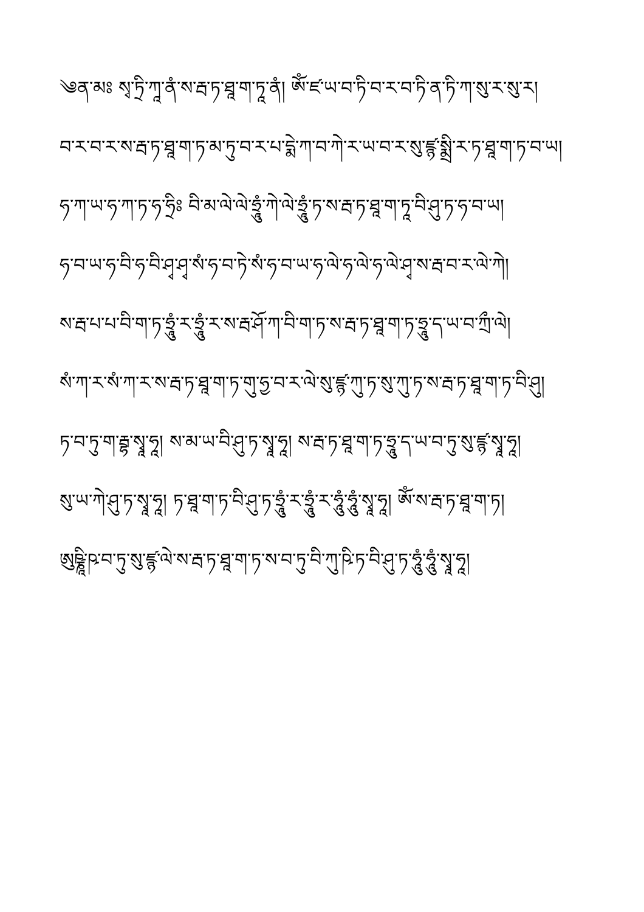༄ན་མཿ སྭ་ཏྲི་ཀཱ་ནཾ་ས་རྦ་ཏ་ཐཱ་ག་ཏཱ་ནཾ། ཨོཾ་ཛ་ཡ་བ་ཏི་བ་ར་བ་ཏི་ན་ཏི་ཀ་སུ་ར་སུ་ར།
བ་ར་བ་ར་ས་རྦ་ཏ་ཐཱ་ག་ཏ་མ་ཏུ་བ་ར་པ་དྨེ་ཀ་བ་ཀེ་ར་ཡ་བ་ར་སུ་ཛྙ་སྨྲི་ར་ཏ་ཐཱ་ག་ཏ་བ་ཡ།
ཧ་ཀ་ཡ་ཧ་ཀ་ཏ་ཧ་ཧྲིཿ བི་མ་ལེ་ལེ་ཧྲཱུཾ་ཀེ་ལེ་ཧྲཱུཾ་ཏ་ས་རྦ་ཏ་ཐཱ་ག་ཏཱ་བི་ཤུ་ཏ་ཧ་བ་ཡ།
ཧ་བ་ཡ་ཧ་བི་ཧ་བི་ཤྭ་ཤྭ་སཾ་ཧ་བ་ཏེ་སཾ་ཧ་བ་ཡ་ཧ་ལེ་ཧ་ལེ་ཧ་ལེ་ཤྭ་ས་རྦ་བ་ར་ལེ་ཀེ།
ས་རྦ་པ་པ་བི་ག་ཏ་ཧྲཱུཾ་ར་ཧྲཱུཾ་ར་ས་རྦ་ཤོ་ཀ་བི་ག་ཏ་ས་རྦ་ཏ་ཐཱ་ག་ཏ་ཧྲཱུ་ད་ཡ་བ་ཀྲྀ་ལེ།
སཾ་ཀ་ར་སཾ་ཀ་ར་ས་རྦ་ཏ་ཐཱ་ག་ཏ་གུ་ཧྱ་བ་ར་ལེ་སུ་ཛྙ་ཀུ་ཏ་སུ་ཀུ་ཏ་ས་རྦ་ཏ་ཐཱ་ག་ཏ་བི་ཤུ།
ཏ་བ་ཏུ་ག་རྦྷ་སྭཱ་ཧཱ། ས་མ་ཡ་བི་ཤུ་ཏ་སྭཱ་ཧཱ། ས་རྦ་ཏ་ཐཱ་ག་ཏ་ཧྲཱུ་ད་ཡ་བ་ཏུ་སུ་ཛྙ་སྭཱ་ཧཱ།
སུ་ཡ་ཀེ་ཤུ་ཏ་སྭཱ་ཧཱ། ཏ་ཐཱ་ག་ཏ་བི་ཤུ་ཏ་ཧྲཱུཾ་ར་ཧྲཱུཾ་ར་ཧཱུཾ་ཧཱུཾ་སྭཱ་ཧཱ། ཨོཾ་ས་རྦ་ཏ་ཐཱ་ག་ཏ།
ཨུཥྞཱི་ཥ་བ་ཏུ་སུ་ཛྙ་ལེ་ས་རྦ་ཏ་ཐཱ་ག་ཏ་ས་བ་ཏུ་བི་ཀུ་ཥི་ཏ་བི་ཤུ་ཏ་ཧཱུཾ་ཧཱུཾ་སྭཱ་ཧཱ།